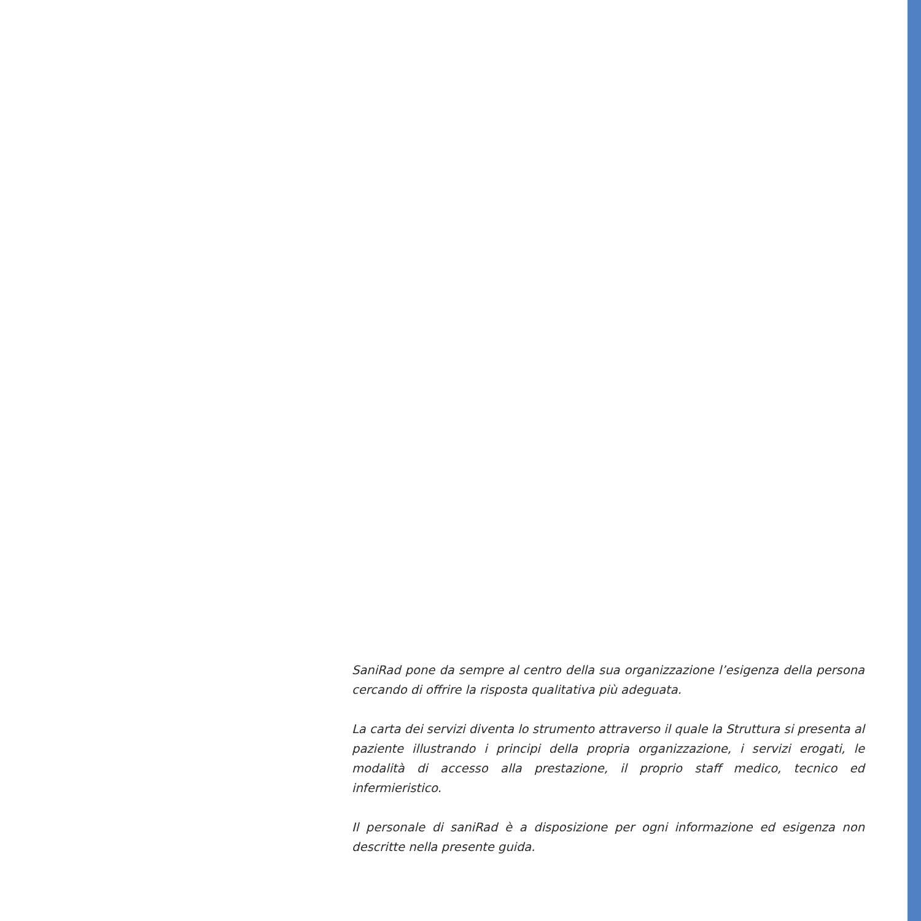SaniRad pone da sempre al centro della sua organizzazione l’esigenza della persona cercando di offrire la risposta qualitativa più adeguata.
La carta dei servizi diventa lo strumento attraverso il quale la Struttura si presenta al paziente illustrando i principi della propria organizzazione, i servizi erogati, le modalità di accesso alla prestazione, il proprio staff medico, tecnico ed infermieristico.
Il personale di saniRad è a disposizione per ogni informazione ed esigenza non descritte nella presente guida.